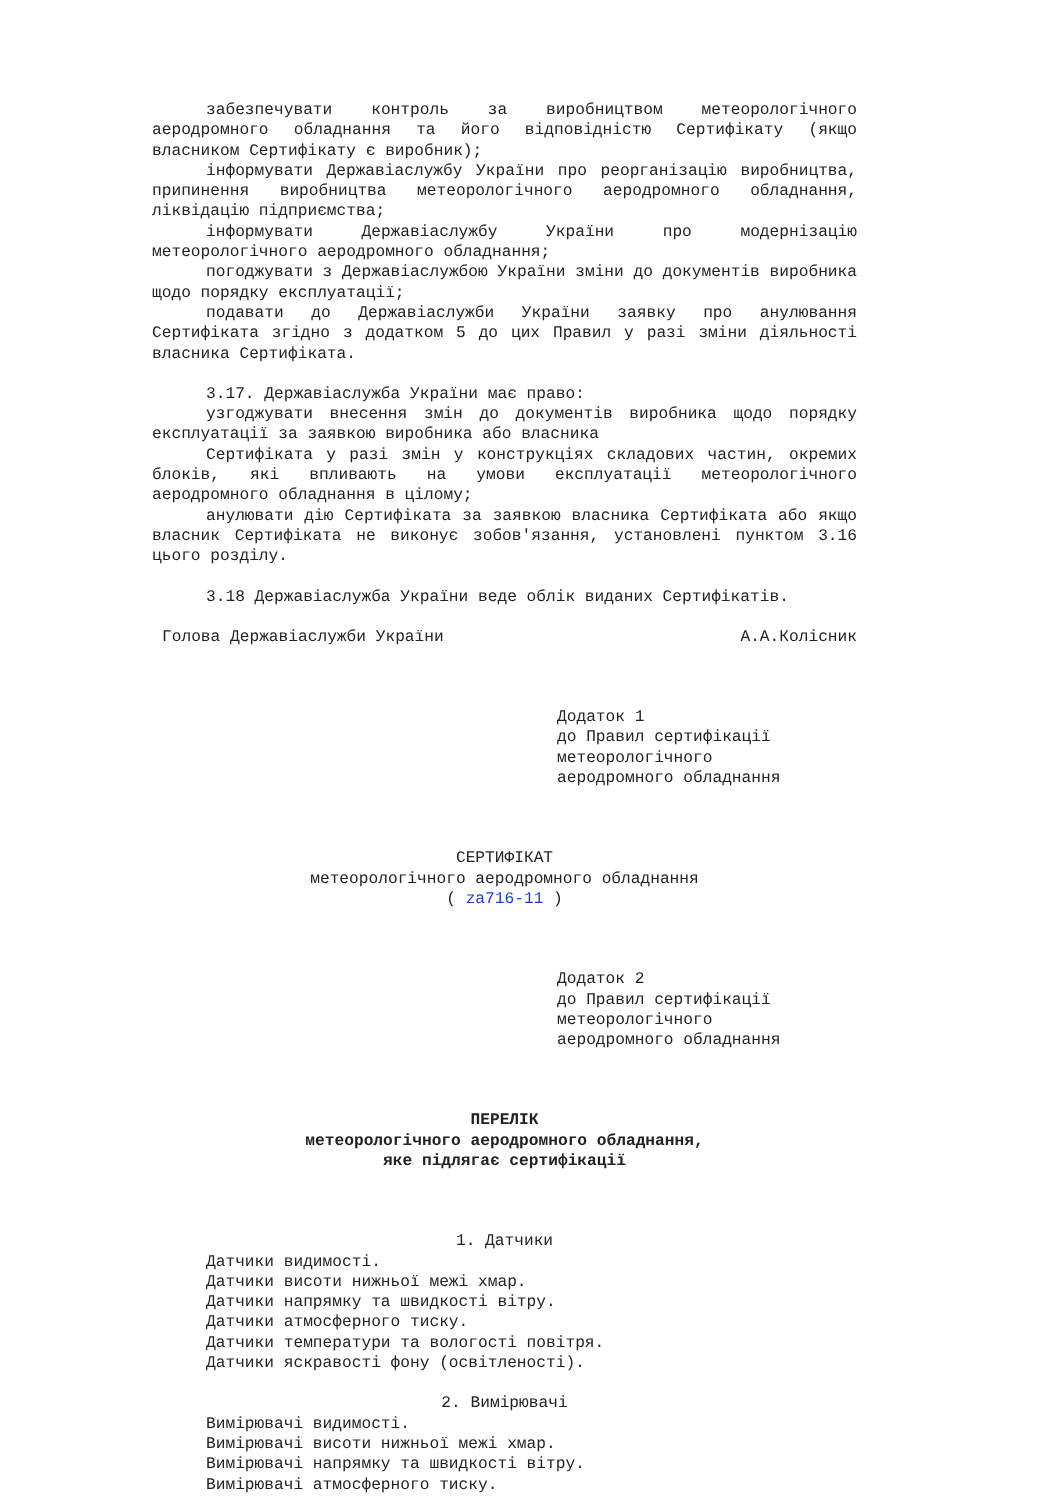забезпечувати контроль за виробництвом метеорологічного аеродромного обладнання та його відповідністю Сертифікату (якщо власником Сертифікату є виробник);
інформувати Державіаслужбу України про реорганізацію виробництва, припинення виробництва метеорологічного аеродромного обладнання, ліквідацію підприємства;
інформувати Державіаслужбу України про модернізацію метеорологічного аеродромного обладнання;
погоджувати з Державіаслужбою України зміни до документів виробника щодо порядку експлуатації;
подавати до Державіаслужби України заявку про анулювання Сертифіката згідно з додатком 5 до цих Правил у разі зміни діяльності власника Сертифіката.
3.17. Державіаслужба України має право:
узгоджувати внесення змін до документів виробника щодо порядку експлуатації за заявкою виробника або власника
Сертифіката у разі змін у конструкціях складових частин, окремих блоків, які впливають на умови експлуатації метеорологічного аеродромного обладнання в цілому;
анулювати дію Сертифіката за заявкою власника Сертифіката або якщо власник Сертифіката не виконує зобов'язання, установлені пунктом 3.16 цього розділу.
3.18 Державіаслужба України веде облік виданих Сертифікатів.
Голова Державіаслужби України А.А.Колісник
Додаток 1
до Правил сертифікації
метеорологічного
аеродромного обладнання
СЕРТИФІКАТ
метеорологічного аеродромного обладнання
( za716-11 )
Додаток 2
до Правил сертифікації
метеорологічного
аеродромного обладнання
ПЕРЕЛІК
метеорологічного аеродромного обладнання,
яке підлягає сертифікації
1. Датчики
Датчики видимості.
Датчики висоти нижньої межі хмар.
Датчики напрямку та швидкості вітру.
Датчики атмосферного тиску.
Датчики температури та вологості повітря.
Датчики яскравості фону (освітленості).
2. Вимірювачі
Вимірювачі видимості.
Вимірювачі висоти нижньої межі хмар.
Вимірювачі напрямку та швидкості вітру.
Вимірювачі атмосферного тиску.